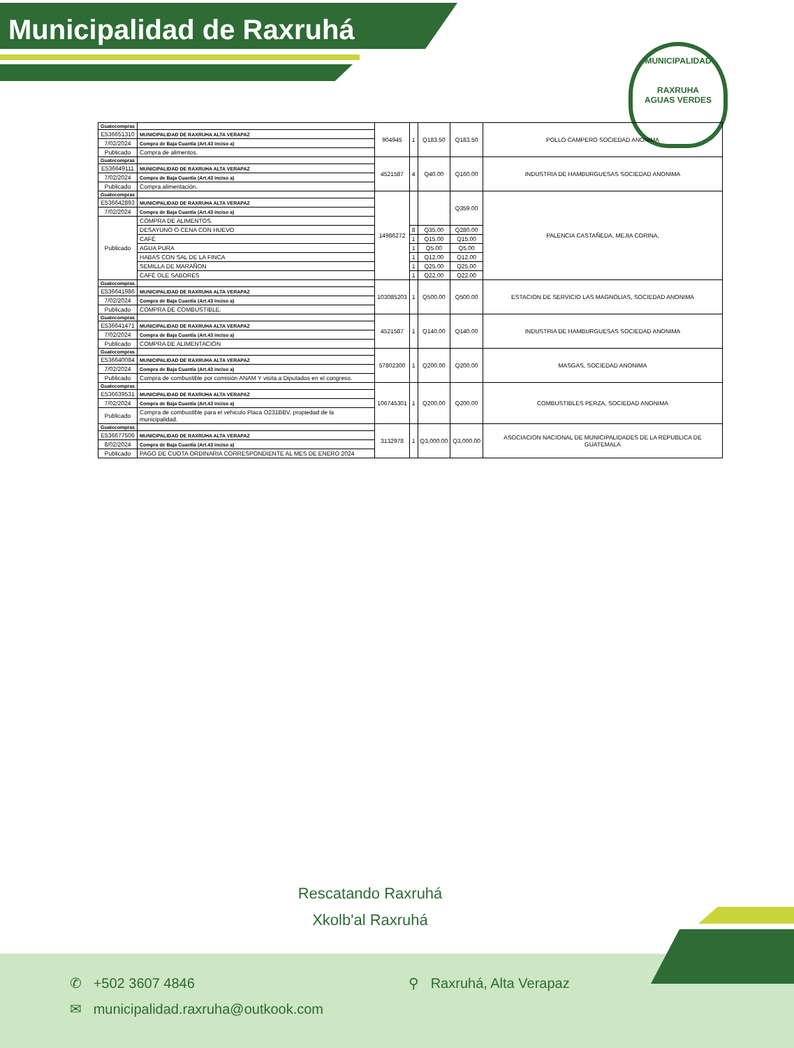Municipalidad de Raxruhá
MUNICIPALIDAD
RAXRUHA
AGUAS VERDES
| Guatecompras | | 904945 | 1 | Q183.50 | Q183.50 | POLLO CAMPERO SOCIEDAD ANONIMA |
| E536651310 | MUNICIPALIDAD DE RAXRUHA ALTA VERAPAZ | | | | | |
| 7/02/2024 | Compra de Baja Cuantía (Art.43 inciso a) | | | | | |
| Publicado | Compra de alimentos. | | | | | |
| Guatecompras | | 4521587 | 4 | Q40.00 | Q160.00 | INDUSTRIA DE HAMBURGUESAS SOCIEDAD ANONIMA |
| E536649111 | MUNICIPALIDAD DE RAXRUHA ALTA VERAPAZ | | | | | |
| 7/02/2024 | Compra de Baja Cuantía (Art.43 inciso a) | | | | | |
| Publicado | Compra alimentación. | | | | | |
| Guatecompras | | 14986272 | | | Q359.00 | PALENCIA CASTAÑEDA, MEJIA CORINA, |
| E536642893 | MUNICIPALIDAD DE RAXRUHA ALTA VERAPAZ | | | | | |
| 7/02/2024 | Compra de Baja Cuantía (Art.43 inciso a) | | | | | |
| Publicado | COMPRA DE ALIMENTOS. | | | | | |
| | DESAYUNO O CENA CON HUEVO | | 8 | Q35.00 | Q280.00 | |
| | CAFÉ | | 1 | Q15.00 | Q15.00 | |
| | AGUA PURA | | 1 | Q5.00 | Q5.00 | |
| | HABAS CON SAL DE LA FINCA | | 1 | Q12.00 | Q12.00 | |
| | SEMILLA DE MARAÑON | | 1 | Q25.00 | Q25.00 | |
| | CAFÉ OLE SABORES | | 1 | Q22.00 | Q22.00 | |
| Guatecompras | | 103085203 | 1 | Q500.00 | Q500.00 | ESTACION DE SERVICIO LAS MAGNOLIAS, SOCIEDAD ANONIMA |
| E536641986 | MUNICIPALIDAD DE RAXRUHA ALTA VERAPAZ | | | | | |
| 7/02/2024 | Compra de Baja Cuantía (Art.43 inciso a) | | | | | |
| Publicado | COMPRA DE COMBUSTIBLE. | | | | | |
| Guatecompras | | 4521587 | 1 | Q140.00 | Q140.00 | INDUSTRIA DE HAMBURGUESAS SOCIEDAD ANONIMA |
| E536641471 | MUNICIPALIDAD DE RAXRUHA ALTA VERAPAZ | | | | | |
| 7/02/2024 | Compra de Baja Cuantía (Art.43 inciso a) | | | | | |
| Publicado | COMPRA DE ALIMENTACIÓN | | | | | |
| Guatecompras | | 57802300 | 1 | Q200.00 | Q200.00 | MASGAS, SOCIEDAD ANONIMA |
| E536640084 | MUNICIPALIDAD DE RAXRUHA ALTA VERAPAZ | | | | | |
| 7/02/2024 | Compra de Baja Cuantía (Art.43 inciso a) | | | | | |
| Publicado | Compra de combustible por comisión ANAM Y visita a Diputados en el congreso. | | | | | |
| Guatecompras | | 106745301 | 1 | Q200.00 | Q200.00 | COMBUSTIBLES PERZA, SOCIEDAD ANONIMA |
| E536639531 | MUNICIPALIDAD DE RAXRUHA ALTA VERAPAZ | | | | | |
| 7/02/2024 | Compra de Baja Cuantía (Art.43 inciso a) | | | | | |
| Publicado | Compra de combustible para el vehiculo Placa O231BBV, propiedad de la municipalidad. | | | | | |
| Guatecompras | | 3132978 | 1 | Q3,000.00 | Q3,000.00 | ASOCIACION NACIONAL DE MUNICIPALIDADES DE LA REPUBLICA DE GUATEMALA |
| E536677506 | MUNICIPALIDAD DE RAXRUHA ALTA VERAPAZ | | | | | |
| 8/02/2024 | Compra de Baja Cuantía (Art.43 inciso a) | | | | | |
| Publicado | PAGO DE CUOTA ORDINARIA CORRESPONDIENTE AL MES DE ENERO 2024 | | | | | |
Rescatando Raxruhá
Xkolb'al Raxruhá
✆ +502 3607 4846 ⚲ Raxruhá, Alta Verapaz
✉ municipalidad.raxruha@outkook.com